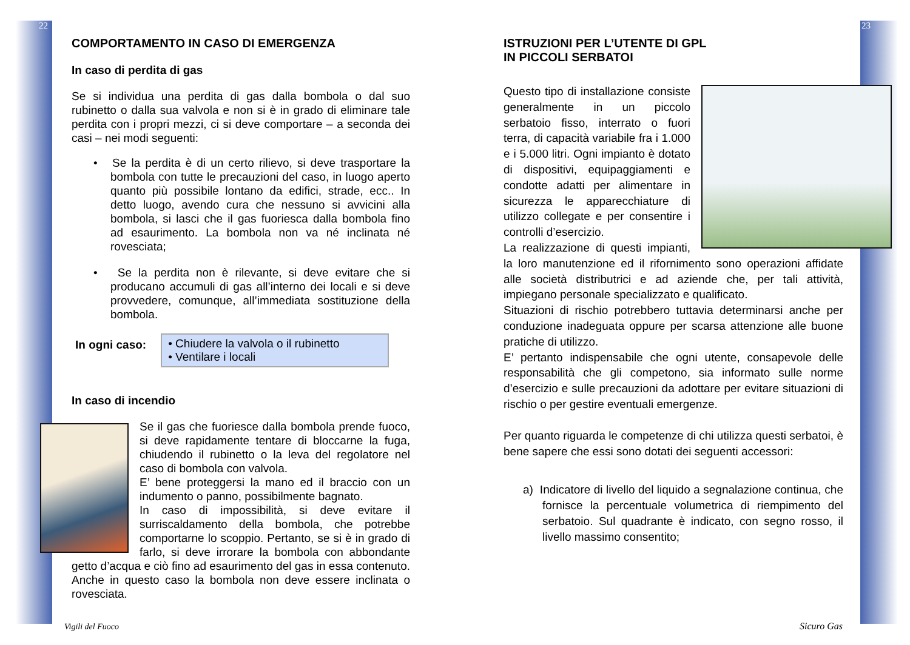22
COMPORTAMENTO IN CASO DI EMERGENZA
In caso di perdita di gas
Se si individua una perdita di gas dalla bombola o dal suo rubinetto o dalla sua valvola e non si è in grado di eliminare tale perdita con i propri mezzi, ci si deve comportare – a seconda dei casi – nei modi seguenti:
• Se la perdita è di un certo rilievo, si deve trasportare la bombola con tutte le precauzioni del caso, in luogo aperto quanto più possibile lontano da edifici, strade, ecc.. In detto luogo, avendo cura che nessuno si avvicini alla bombola, si lasci che il gas fuoriesca dalla bombola fino ad esaurimento. La bombola non va né inclinata né rovesciata;
• Se la perdita non è rilevante, si deve evitare che si producano accumuli di gas all’interno dei locali e si deve provvedere, comunque, all’immediata sostituzione della bombola.
In ogni caso:
• Chiudere la valvola o il rubinetto
• Ventilare i locali
In caso di incendio
Se il gas che fuoriesce dalla bombola prende fuoco, si deve rapidamente tentare di bloccarne la fuga, chiudendo il rubinetto o la leva del regolatore nel caso di bombola con valvola.
E’ bene proteggersi la mano ed il braccio con un indumento o panno, possibilmente bagnato.
In caso di impossibilità, si deve evitare il surriscaldamento della bombola, che potrebbe comportarne lo scoppio. Pertanto, se si è in grado di farlo, si deve irrorare la bombola con abbondante getto d’acqua e ciò fino ad esaurimento del gas in essa contenuto. Anche in questo caso la bombola non deve essere inclinata o rovesciata.
Vigili del Fuoco
23
ISTRUZIONI PER L’UTENTE DI GPL
IN PICCOLI SERBATOI
Questo tipo di installazione consiste generalmente in un piccolo serbatoio fisso, interrato o fuori terra, di capacità variabile fra i 1.000 e i 5.000 litri. Ogni impianto è dotato di dispositivi, equipaggiamenti e condotte adatti per alimentare in sicurezza le apparecchiature di utilizzo collegate e per consentire i controlli d’esercizio.
La realizzazione di questi impianti, la loro manutenzione ed il rifornimento sono operazioni affidate alle società distributrici e ad aziende che, per tali attività, impiegano personale specializzato e qualificato.
Situazioni di rischio potrebbero tuttavia determinarsi anche per conduzione inadeguata oppure per scarsa attenzione alle buone pratiche di utilizzo.
E’ pertanto indispensabile che ogni utente, consapevole delle responsabilità che gli competono, sia informato sulle norme d’esercizio e sulle precauzioni da adottare per evitare situazioni di rischio o per gestire eventuali emergenze.
Per quanto riguarda le competenze di chi utilizza questi serbatoi, è bene sapere che essi sono dotati dei seguenti accessori:
a) Indicatore di livello del liquido a segnalazione continua, che fornisce la percentuale volumetrica di riempimento del serbatoio. Sul quadrante è indicato, con segno rosso, il livello massimo consentito;
Sicuro Gas